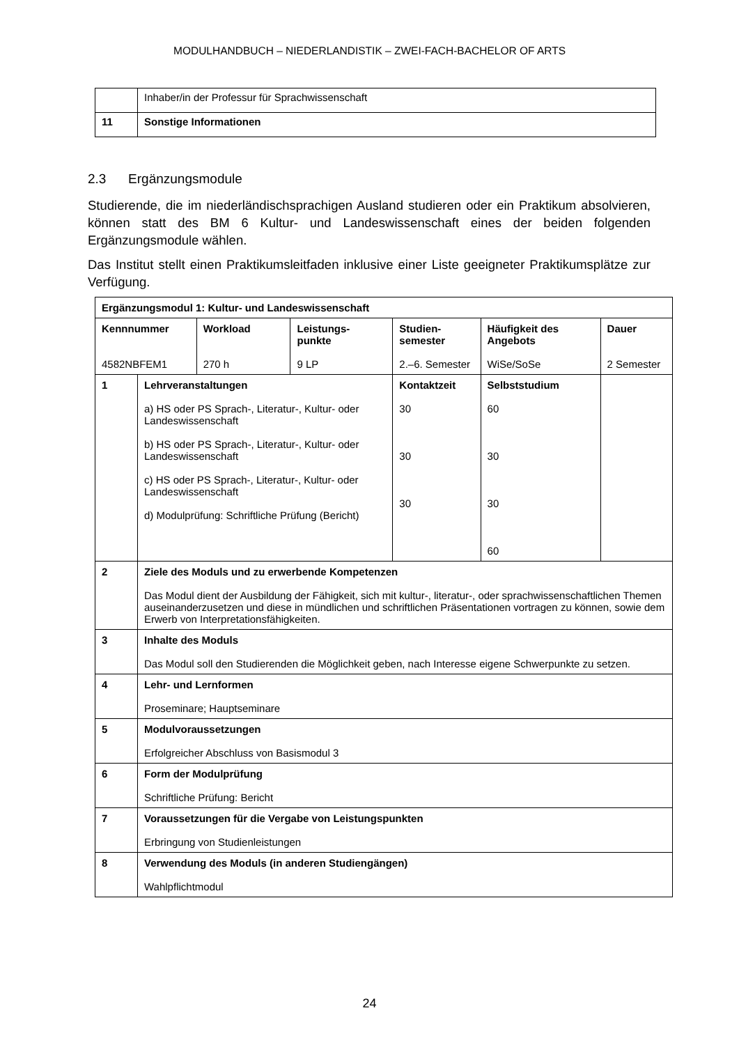MODULHANDBUCH – NIEDERLANDISTIK – ZWEI-FACH-BACHELOR OF ARTS
| | Inhaber/in der Professur für Sprachwissenschaft |
| 11 | Sonstige Informationen |
2.3 Ergänzungsmodule
Studierende, die im niederländischsprachigen Ausland studieren oder ein Praktikum absolvieren, können statt des BM 6 Kultur- und Landeswissenschaft eines der beiden folgenden Ergänzungsmodule wählen.
Das Institut stellt einen Praktikumsleitfaden inklusive einer Liste geeigneter Praktikumsplätze zur Verfügung.
| Ergänzungsmodul 1: Kultur- und Landeswissenschaft | | | | | | |
| Kennnummer 4582NBFEM1 | | Workload 270 h | Leistungs- punkte 9 LP | Studien- semester 2.–6. Semester | Häufigkeit des Angebots WiSe/SoSe | Dauer 2 Semester |
| 1 | Lehrveranstaltungen a) HS oder PS Sprach-, Literatur-, Kultur- oder Landeswissenschaft b) HS oder PS Sprach-, Literatur-, Kultur- oder Landeswissenschaft c) HS oder PS Sprach-, Literatur-, Kultur- oder Landeswissenschaft d) Modulprüfung: Schriftliche Prüfung (Bericht) | | | Kontaktzeit 30 30 30 | Selbststudium 60 30 30 60 | |
| 2 | Ziele des Moduls und zu erwerbende Kompetenzen Das Modul dient der Ausbildung der Fähigkeit, sich mit kultur-, literatur-, oder sprachwissenschaftlichen Themen auseinanderzusetzen und diese in mündlichen und schriftlichen Präsentationen vortragen zu können, sowie dem Erwerb von Interpretationsfähigkeiten. | | | | | |
| 3 | Inhalte des Moduls Das Modul soll den Studierenden die Möglichkeit geben, nach Interesse eigene Schwerpunkte zu setzen. | | | | | |
| 4 | Lehr- und Lernformen Proseminare; Hauptseminare | | | | | |
| 5 | Modulvoraussetzungen Erfolgreicher Abschluss von Basismodul 3 | | | | | |
| 6 | Form der Modulprüfung Schriftliche Prüfung: Bericht | | | | | |
| 7 | Voraussetzungen für die Vergabe von Leistungspunkten Erbringung von Studienleistungen | | | | | |
| 8 | Verwendung des Moduls (in anderen Studiengängen) Wahlpflichtmodul | | | | | |
24